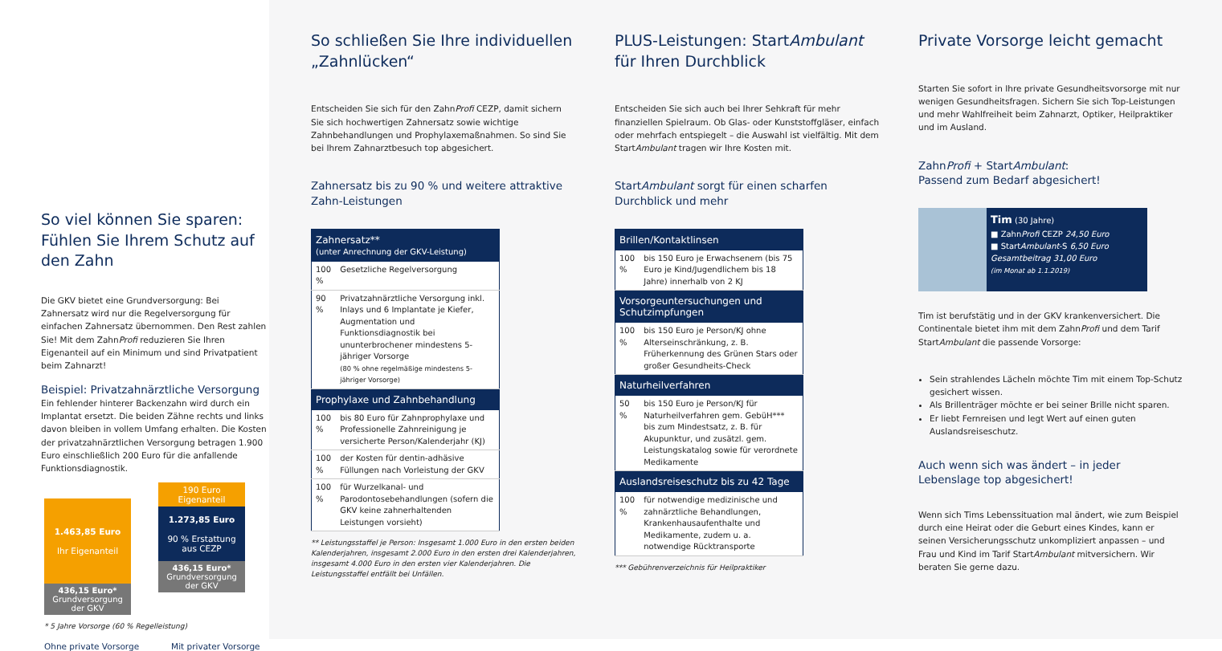So viel können Sie sparen: Fühlen Sie Ihrem Schutz auf den Zahn
Die GKV bietet eine Grundversorgung: Bei Zahnersatz wird nur die Regelversorgung für einfachen Zahnersatz übernommen. Den Rest zahlen Sie! Mit dem ZahnProfi reduzieren Sie Ihren Eigenanteil auf ein Minimum und sind Privatpatient beim Zahnarzt!
Beispiel: Privatzahnärztliche Versorgung
Ein fehlender hinterer Backenzahn wird durch ein Implantat ersetzt. Die beiden Zähne rechts und links davon bleiben in vollem Umfang erhalten. Die Kosten der privatzahnärztlichen Versorgung betragen 1.900 Euro einschließlich 200 Euro für die anfallende Funktionsdiagnostik.
1.463,85 Euro
Ihr Eigenanteil
436,15 Euro*
Grundversorgung der GKV
190 Euro Eigenanteil
1.273,85 Euro
90 % Erstattung aus CEZP
436,15 Euro*
Grundversorgung der GKV
* 5 Jahre Vorsorge (60 % Regelleistung)
Ohne private Vorsorge Mit privater Vorsorge
So schließen Sie Ihre individuellen „Zahnlücken“
Entscheiden Sie sich für den ZahnProfi CEZP, damit sichern Sie sich hochwertigen Zahnersatz sowie wichtige Zahnbehandlungen und Prophylaxemaßnahmen. So sind Sie bei Ihrem Zahnarztbesuch top abgesichert.
Zahnersatz bis zu 90 % und weitere attraktive Zahn-Leistungen
| Zahnersatz** (unter Anrechnung der GKV-Leistung) | |
| --- | --- |
| 100 % | Gesetzliche Regelversorgung |
| 90 % | Privatzahnärztliche Versorgung inkl. Inlays und 6 Implantate je Kiefer, Augmentation und Funktionsdiagnostik bei ununterbrochener mindestens 5-jähriger Vorsorge (80 % ohne regelmäßige mindestens 5-jähriger Vorsorge) |
| Prophylaxe und Zahnbehandlung | |
| 100 % | bis 80 Euro für Zahnprophylaxe und Professionelle Zahnreinigung je versicherte Person/Kalenderjahr (KJ) |
| 100 % | der Kosten für dentin-adhäsive Füllungen nach Vorleistung der GKV |
| 100 % | für Wurzelkanal- und Parodontosebehandlungen (sofern die GKV keine zahnerhaltenden Leistungen vorsieht) |
** Leistungsstaffel je Person: Insgesamt 1.000 Euro in den ersten beiden Kalenderjahren, insgesamt 2.000 Euro in den ersten drei Kalenderjahren, insgesamt 4.000 Euro in den ersten vier Kalenderjahren. Die Leistungsstaffel entfällt bei Unfällen.
PLUS-Leistungen: StartAmbulant für Ihren Durchblick
Entscheiden Sie sich auch bei Ihrer Sehkraft für mehr finanziellen Spielraum. Ob Glas- oder Kunststoffgläser, einfach oder mehrfach entspiegelt – die Auswahl ist vielfältig. Mit dem StartAmbulant tragen wir Ihre Kosten mit.
StartAmbulant sorgt für einen scharfen Durchblick und mehr
| Brillen/Kontaktlinsen | |
| --- | --- |
| 100 % | bis 150 Euro je Erwachsenem (bis 75 Euro je Kind/Jugendlichem bis 18 Jahre) innerhalb von 2 KJ |
| Vorsorgeuntersuchungen und Schutzimpfungen | |
| 100 % | bis 150 Euro je Person/KJ ohne Alterseinschränkung, z. B. Früherkennung des Grünen Stars oder großer Gesundheits-Check |
| Naturheilverfahren | |
| 50 % | bis 150 Euro je Person/KJ für Naturheilverfahren gem. GebüH*** bis zum Mindestsatz, z. B. für Akupunktur, und zusätzl. gem. Leistungskatalog sowie für verordnete Medikamente |
| Auslandsreiseschutz bis zu 42 Tage | |
| 100 % | für notwendige medizinische und zahnärztliche Behandlungen, Krankenhausaufenthalte und Medikamente, zudem u. a. notwendige Rücktransporte |
*** Gebührenverzeichnis für Heilpraktiker
Private Vorsorge leicht gemacht
Starten Sie sofort in Ihre private Gesundheitsvorsorge mit nur wenigen Gesundheitsfragen. Sichern Sie sich Top-Leistungen und mehr Wahlfreiheit beim Zahnarzt, Optiker, Heilpraktiker und im Ausland.
ZahnProfi + StartAmbulant:
Passend zum Bedarf abgesichert!
Tim (30 Jahre)
■ ZahnProfi CEZP 24,50 Euro
■ StartAmbulant-S 6,50 Euro
Gesamtbeitrag 31,00 Euro
(im Monat ab 1.1.2019)
Tim ist berufstätig und in der GKV krankenversichert. Die Continentale bietet ihm mit dem ZahnProfi und dem Tarif StartAmbulant die passende Vorsorge:
Sein strahlendes Lächeln möchte Tim mit einem Top-Schutz gesichert wissen.
Als Brillenträger möchte er bei seiner Brille nicht sparen.
Er liebt Fernreisen und legt Wert auf einen guten Auslandsreiseschutz.
Auch wenn sich was ändert – in jeder Lebenslage top abgesichert!
Wenn sich Tims Lebenssituation mal ändert, wie zum Beispiel durch eine Heirat oder die Geburt eines Kindes, kann er seinen Versicherungsschutz unkompliziert anpassen – und Frau und Kind im Tarif StartAmbulant mitversichern. Wir beraten Sie gerne dazu.